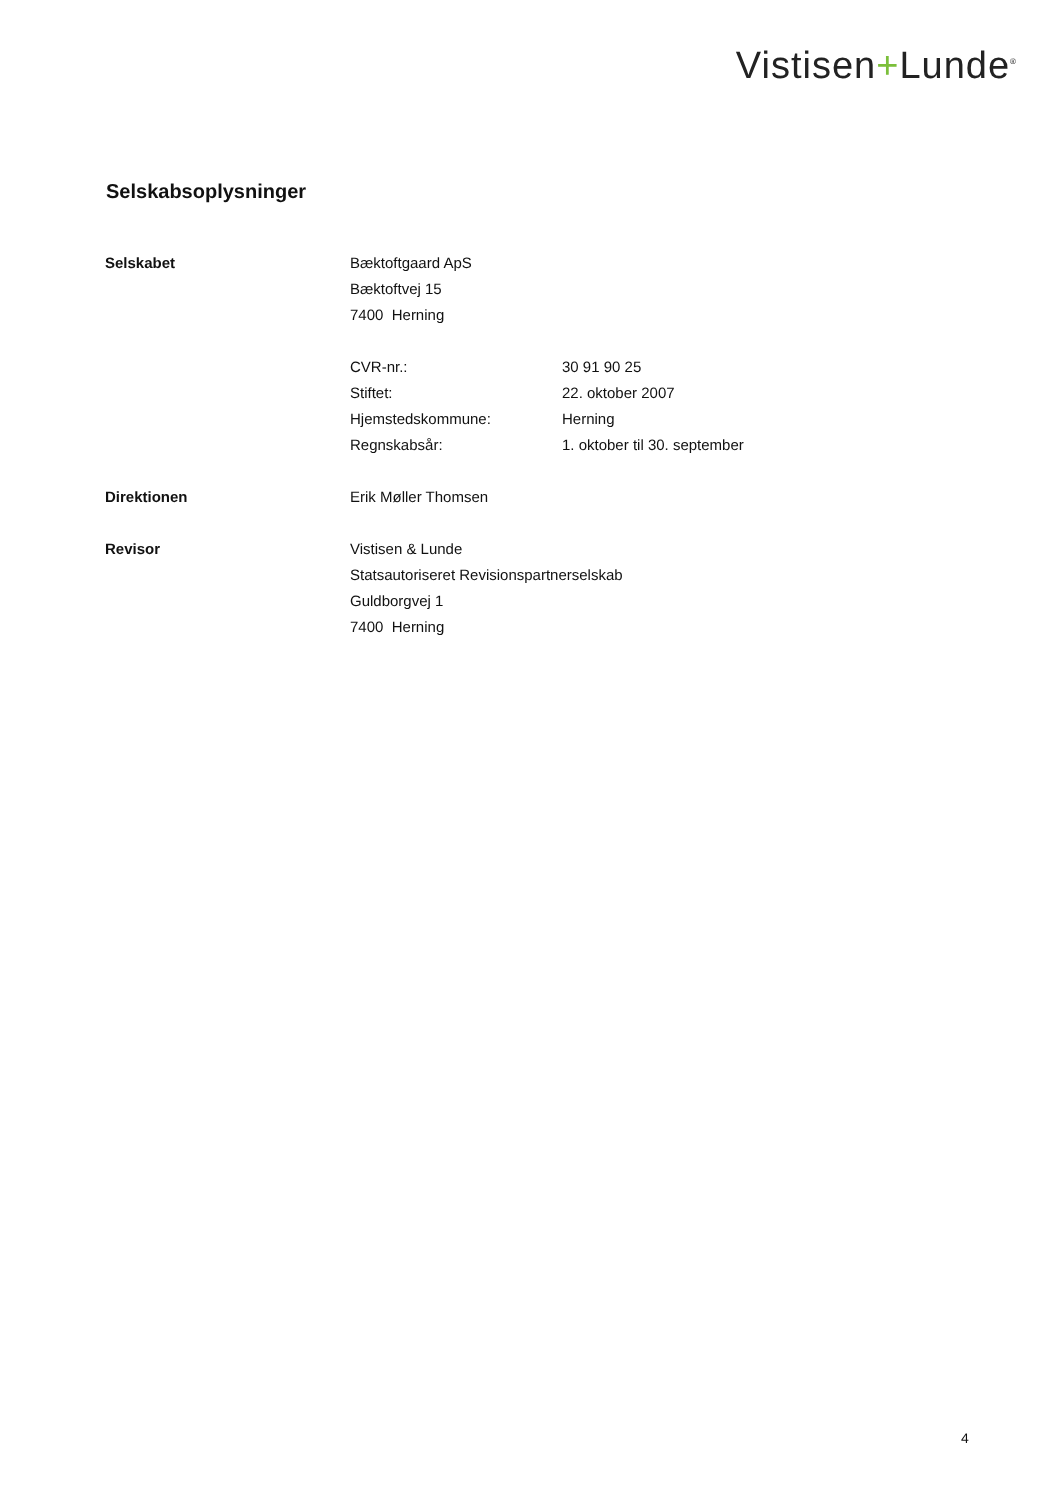Vistisen+Lunde<sup>®</sup>
Selskabsoplysninger
Selskabet Bæktoftgaard ApS
Bæktoftvej 15
7400 Herning
CVR-nr.: 30 91 90 25
Stiftet: 22. oktober 2007
Hjemstedskommune: Herning
Regnskabsår: 1. oktober til 30. september
Direktionen Erik Møller Thomsen
Revisor Vistisen & Lunde
Statsautoriseret Revisionspartnerselskab
Guldborgvej 1
7400 Herning
4